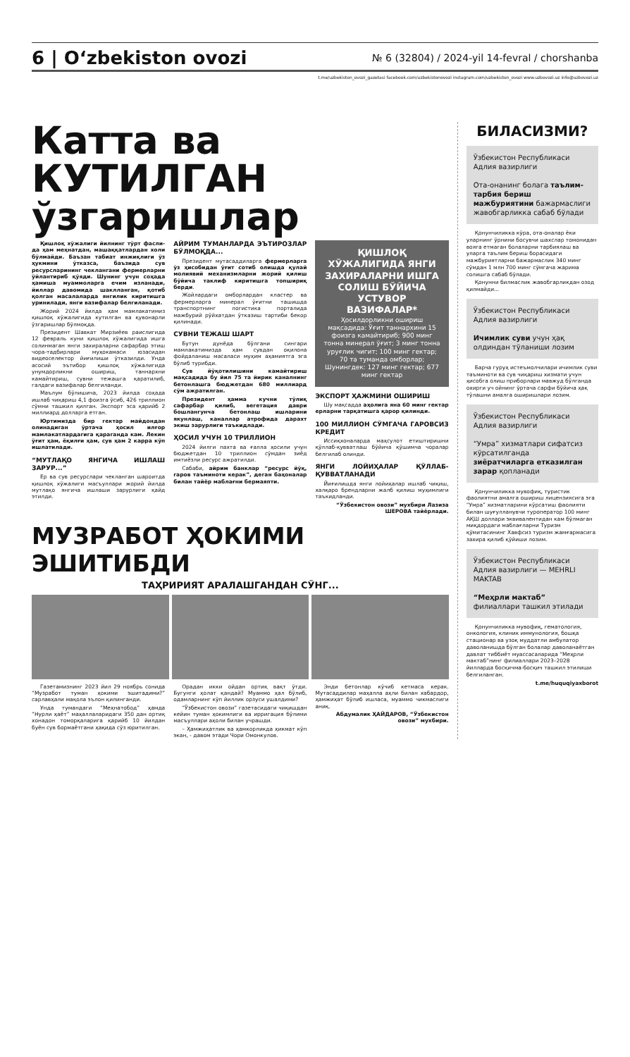6 | O‘zbekiston ovozi
№ 6 (32804) / 2024-yil 14-fevral / chorshanba
t.me/uzbekiston_ovozi_gazetasi facebook.com/uzbekistonovozi instagram.com/uzbekiston_ovozi www.uzbovozi.uz info@uzbovozi.uz
Катта ва КУТИЛГАН ўзгаришлар
Қишлоқ хўжалиги йилнинг тўрт фасли­да ҳам меҳнатдан, машаққатлардан холи бўлмайди. Баъзан табиат инжиқлиги ўз ҳукмини ўтказса, баъзида сув ресурсларининг чеклангани фермерларни ўйлантириб қўяди. Шунинг учун соҳада ҳамиша муаммоларга ечим изланади, йиллар давомида шаклланган, қотиб қолган масалаларда янгилик киритишга уринилади, янги вазифалар белгиланади.
Жорий 2024 йилда ҳам мамлакатимиз қишлоқ хўжалигида кутилган ва қувонарли ўзгаришлар бўлмоқда.
Президент Шавкат Мирзиёев раислигида 12 февраль куни қишлоқ хўжалигида ишга солинмаган янги захираларни сафарбар этиш чора-тадбирлари муҳокамаси юзасидан видеоселектор йиғилиши ўтказилди. Унда асосий эътибор қишлоқ хўжалигида унумдорликни ошириш, таннархни камайтириш, сувни тежашга қаратилиб, галдаги вазифалар белгиланди.
Маълум бўлишича, 2023 йилда соҳада ишлаб чиқариш 4,1 фоизга ўсиб, 426 триллион сўмни ташкил қилган. Экспорт эса қарийб 2 миллиард долларга етган.
Юртимизда бир гектар майдондан олинадиган ўртача ҳосил илғор мамлакатлардагига қараганда кам. Лекин ўғит ҳам, ёқилғи ҳам, сув ҳам 2 карра кўп ишлатилади.
“МУТЛАҚО ЯНГИЧА ИШЛАШ ЗАРУР...”
Ер ва сув ресурслари чекланган шароитда қишлоқ хўжалиги масъуллари жорий йилда мутлақо янгича ишлаши зарурлиги қайд этилди.
АЙРИМ ТУМАНЛАРДА ЭЪТИРОЗЛАР БЎЛМОҚДА...
Президент мутасаддиларга фермерларга ўз ҳисобидан ўғит сотиб олишда қулай молиявий механизмларни жорий қилиш бўйича таклиф киритишга топшириқ берди.
Жойлардаги омборлардан кластер ва фермерларга минерал ўғитни ташишда транспортнинг логистика порталида мажбурий рўйхатдан ўтказиш тартиби бекор қилинади.
СУВНИ ТЕЖАШ ШАРТ
Бутун дунёда бўлгани сингари мамлакатимизда ҳам сувдан оқилона фойдаланиш масаласи муҳим аҳамиятга эга бўлиб турибди.
Сув йўқотилишини камайтириш мақсадида бу йил 75 та йирик каналнинг бетонлашга бюджетдан 680 миллиард сўм ажратилган.
Президент ҳамма кучни тўлиқ сафарбар қилиб, вегетация даври бошлангунча бетонлаш ишларини якунлаш, каналлар атрофида дарахт экиш зарурлиги таъкидлади.
ҲОСИЛ УЧУН 10 ТРИЛЛИОН
2024 йилги пахта ва ғалла ҳосили учун бюджетдан 10 триллион сўмдан зиёд имтиёзли ресурс ажратилди.
Сабаби, айрим банклар “ресурс йўқ, гаров таъминоти керак”, деган баҳоналар билан тайёр маблағни бермаяпти.
ҚИШЛОҚ ХЎЖАЛИГИДА ЯНГИ ЗАХИРАЛАРНИ ИШГА СОЛИШ БЎЙИЧА УСТУВОР ВАЗИФАЛАР*
Ҳосилдорликни ошириш мақсадида: Ўғит таннархини 15 фоизга камайтириб; 900 минг тонна минерал ўғит; 3 минг тонна уруғлик чигит; 100 минг гектар; 70 та туманда омборлар; Шунингдек: 127 минг гектар; 677 минг гектар
ЭКСПОРТ ҲАЖМИНИ ОШИРИШ
Шу мақсадда аҳолига яна 60 минг гектар ерларни тарқатишга қарор қилинди.
100 МИЛЛИОН СЎМГАЧА ГАРОВСИЗ КРЕДИТ
Иссиқхоналарда маҳсулот етиштиришни қўллаб-қувватлаш бўйича қўшимча чоралар белгилаб олинди.
ЯНГИ ЛОЙИҲАЛАР ҚЎЛЛАБ-ҚУВВАТЛАНАДИ
Йиғилишда янги лойиҳалар ишлаб чиқиш, халқаро брендларни жалб қилиш муҳимлиги таъкидланди.
“Ўзбекистон овози” мухбири Лазиза ШЕРОВА тайёрлади.
МУЗРАБОТ ҲОКИМИ ЭШИТИБДИ
ТАҲРИРИЯТ АРАЛАШГАНДАН СЎНГ...
Газетамизнинг 2023 йил 29 ноябрь сонида “Музработ туман ҳокими эшитадими?” сарлавҳали мақола эълон қилинганди.
Унда тумандаги “Меҳнатобод” ҳамда “Нурли ҳаёт” маҳаллаларидаги 350 дан ортиқ хонадон томорқаларига қарийб 10 йилдан буён сув бормаётгани ҳақида сўз юритилган.
Орадан икки ойдан ортиқ вақт ўтди. Бугунги ҳолат қандай? Муаммо ҳал бўлиб, одамларнинг кўп йиллик орзуси ушалдими?
“Ўзбекистон овози” газетасидаги чиқишдан кейин туман ҳокимлиги ва ирригация бўлими масъуллари аҳоли билан учрашди.
– Ҳамжиҳатлик ва ҳамкорликда ҳикмат кўп экан, - давом этади Чори Омонкулов.
Энди бетонлар кўчиб кетмаса керак. Мутасаддилар маҳалла аҳли билан хабардор, ҳамжиҳат бўлиб ишласа, муаммо чикмаслиги аниқ.
Абдумалик ҲАЙДАРОВ, “Ўзбекистон овози” мухбири.
БИЛАСИЗМИ?
Ўзбекистон Республикаси Адлия вазирлиги
Ота-онанинг болага таълим-тарбия бериш мажбуриятини бажармаслиги жавобгарликка сабаб бўлади
Қонунчиликка кўра, ота-оналар ёки уларнинг ўрнини босувчи шахслар томонидан вояга етмаган болаларни тарбиялаш ва уларга таълим бериш борасидаги мажбуриятларни бажармаслик 340 минг сўмдан 1 млн 700 минг сўмгача жарима солишга сабаб бўлади.
Қонунни билмаслик жавобгарликдан озод қилмайди...
Ўзбекистон Республикаси Адлия вазирлиги
Ичимлик суви учун ҳақ олдиндан тўланиши лозим
Барча гуруҳ истеъмолчилари ичимлик суви таъминоти ва сув чиқариш хизмати учун ҳисобга олиш приборлари мавжуд бўлганда охирги уч ойнинг ўртача сарфи бўйича ҳақ тўлашни амалга оширишлари лозим.
Ўзбекистон Республикаси Адлия вазирлиги
“Умра” хизматлари сифатсиз кўрсатилганда зиёратчиларга етказилган зарар қопланади
Қонунчиликка мувофиқ, туристик фаолиятни амалга ошириш лицензиясига эга “Умра” хизматларини кўрсатиш фаолияти билан шуғулланувчи туроператор 100 минг АҚШ доллари эквивалентидан кам бўлмаган миқдордаги маблағларни Туризм қўмитасининг Хавфсиз туризм жамғармасига захира қилиб қўйиши лозим.
Ўзбекистон Республикаси Адлия вазирлиги — MEHRLI MAKTAB
“Меҳрли мактаб” филиаллари ташкил этилади
Қонунчиликка мувофиқ, гематология, онкология, клиник иммунология, бошқа стационар ва узоқ муддатли амбулатор даволанишда бўлган болалар даволанаётган давлат тиббиёт муассасаларида “Меҳрли мактаб”нинг филиаллари 2023–2028 йилларда босқичма-босқич ташкил этилиши белгиланган.
t.me/huquqiyaxborot